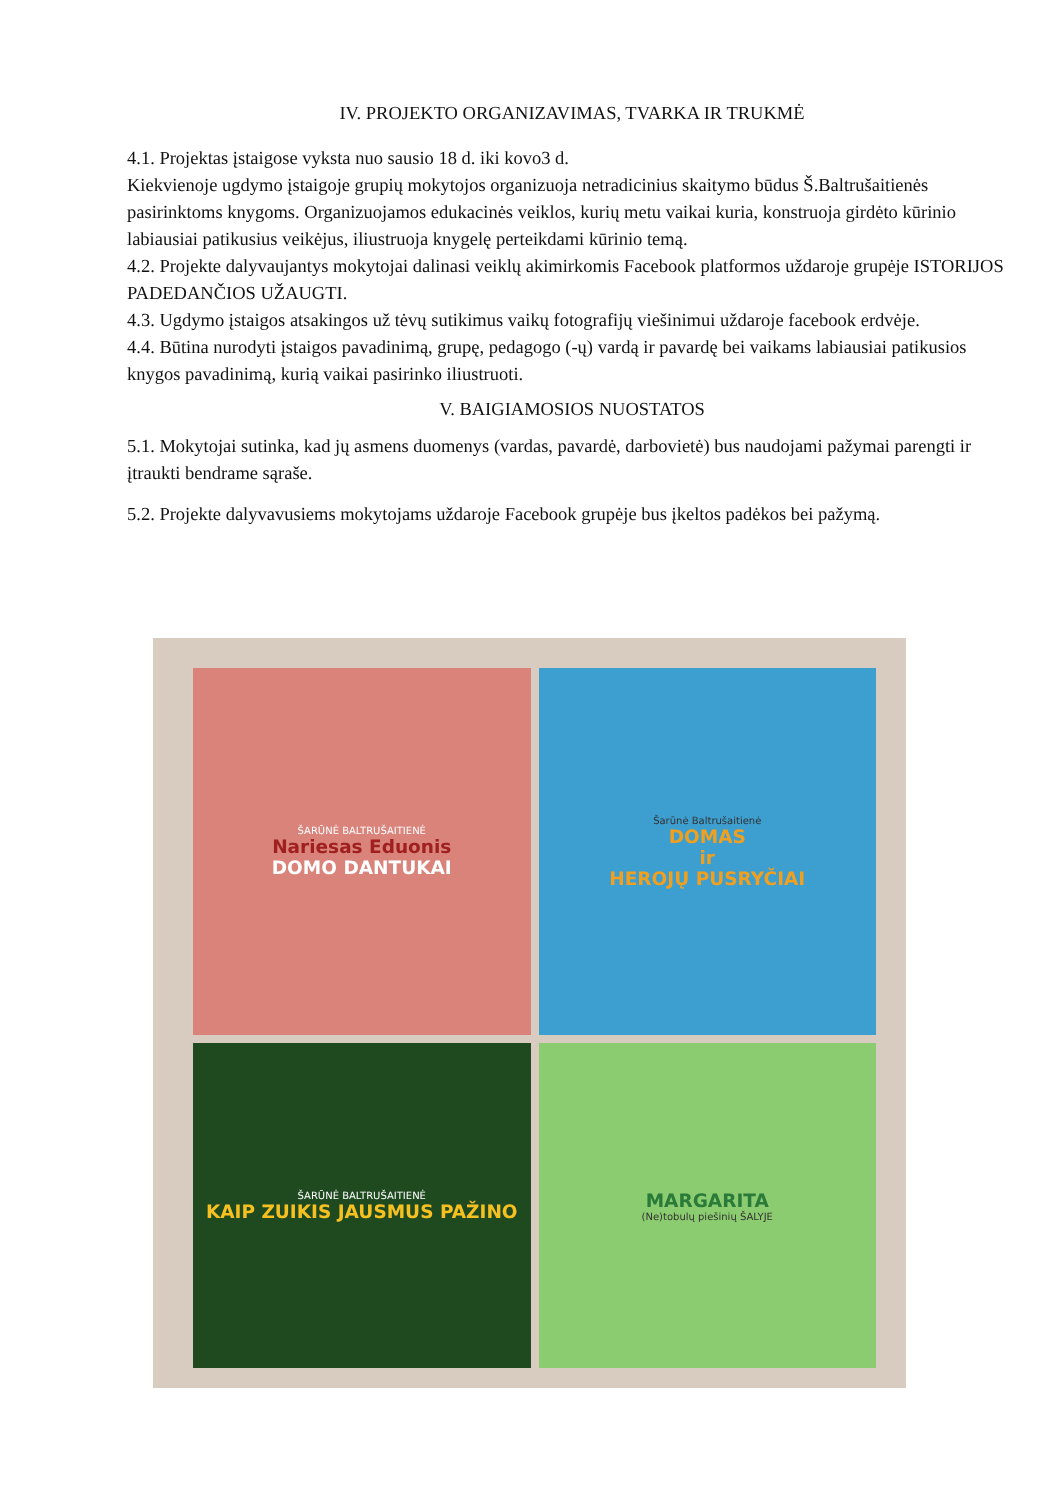IV. PROJEKTO ORGANIZAVIMAS, TVARKA IR TRUKMĖ
4.1. Projektas įstaigose vyksta nuo sausio 18 d. iki kovo3 d.
Kiekvienoje ugdymo įstaigoje grupių mokytojos organizuoja netradicinius skaitymo būdus Š.Baltrušaitienės pasirinktoms knygoms. Organizuojamos edukacinės veiklos, kurių metu vaikai kuria, konstruoja girdėto kūrinio labiausiai patikusius veikėjus, iliustruoja knygelę perteikdami kūrinio temą.
4.2. Projekte dalyvaujantys mokytojai dalinasi veiklų akimirkomis Facebook platformos uždaroje grupėje ISTORIJOS PADEDANČIOS UŽAUGTI.
4.3. Ugdymo įstaigos atsakingos už tėvų sutikimus vaikų fotografijų viešinimui uždaroje facebook erdvėje.
4.4. Būtina nurodyti įstaigos pavadinimą, grupę, pedagogo (-ų) vardą ir pavardę bei vaikams labiausiai patikusios knygos pavadinimą, kurią vaikai pasirinko iliustruoti.
V. BAIGIAMOSIOS NUOSTATOS
5.1. Mokytojai sutinka, kad jų asmens duomenys (vardas, pavardė, darbovietė) bus naudojami pažymai parengti ir įtraukti bendrame sąraše.
5.2. Projekte dalyvavusiems mokytojams uždaroje Facebook grupėje bus įkeltos padėkos bei pažymą.
ŠARŪNĖ BALTRUŠAITIENĖ
Nariesas Eduonis
DOMO DANTUKAI
Šarūnė Baltrušaitienė
DOMAS
ir
HEROJŲ PUSRYČIAI
ŠARŪNĖ BALTRUŠAITIENĖ
KAIP ZUIKIS JAUSMUS PAŽINO
MARGARITA
(Ne)tobulų piešinių ŠALYJE